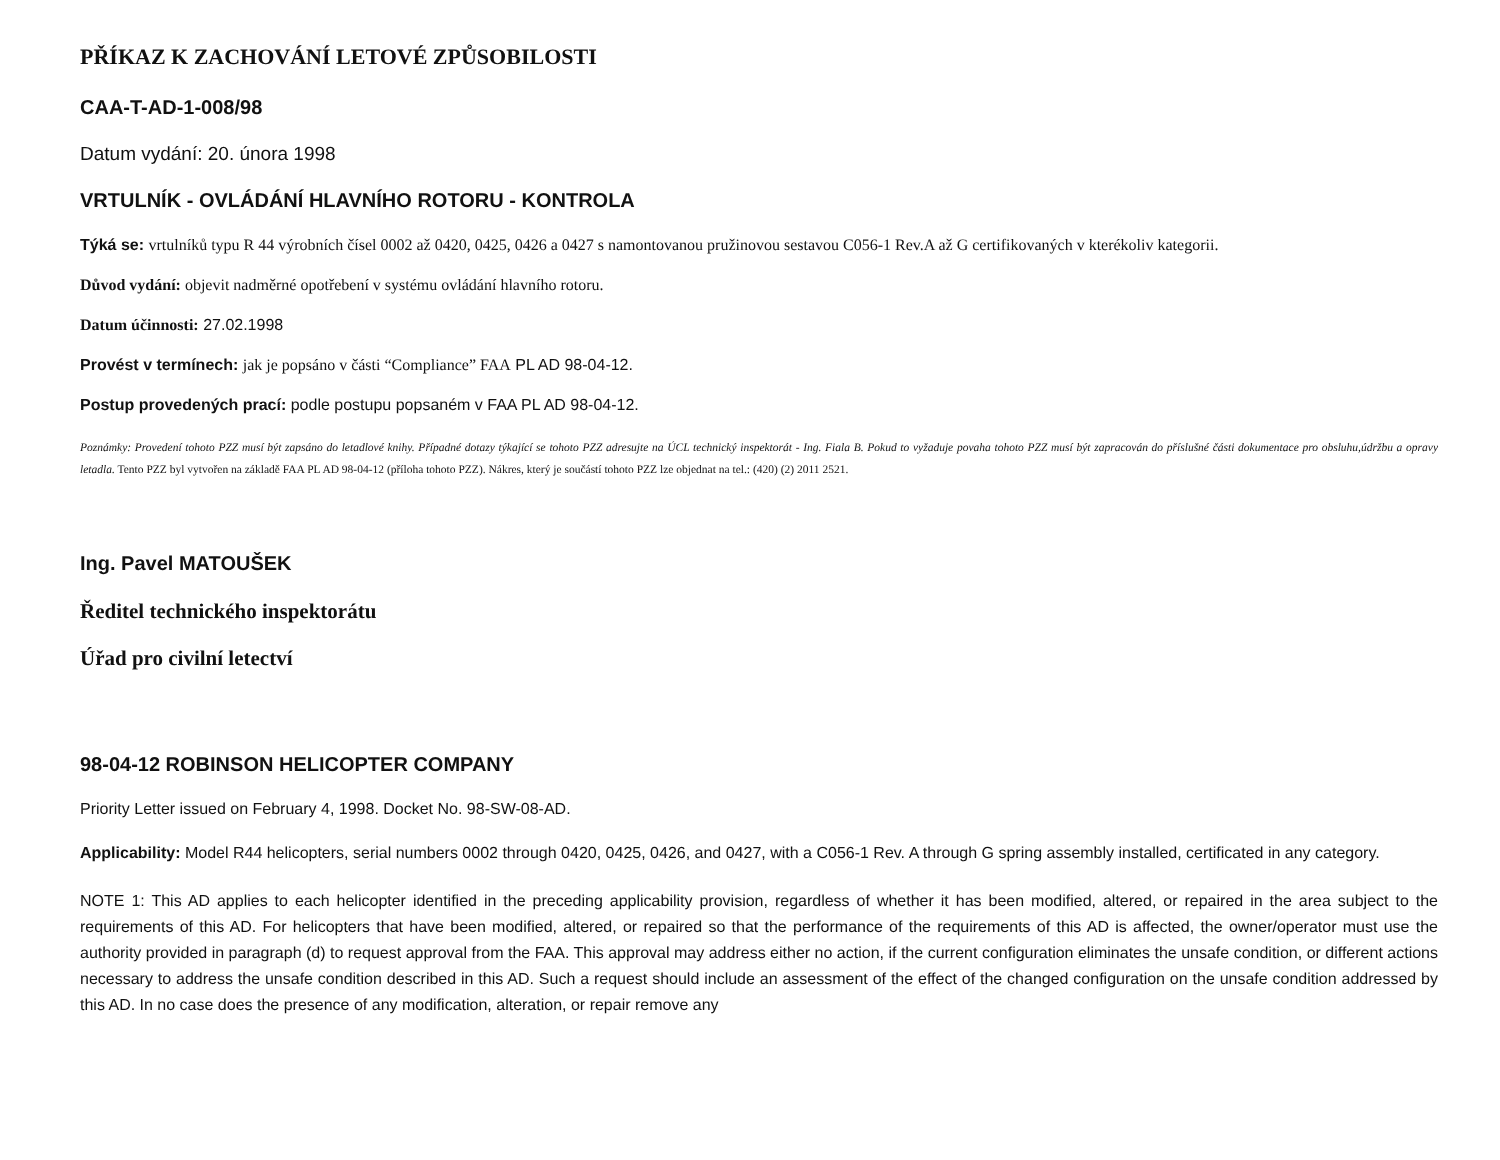PŘÍKAZ K ZACHOVÁNÍ LETOVÉ ZPŮSOBILOSTI
CAA-T-AD-1-008/98
Datum vydání: 20. února 1998
VRTULNÍK - OVLÁDÁNÍ HLAVNÍHO ROTORU - KONTROLA
Týká se: vrtulníků typu R 44 výrobních čísel 0002 až 0420, 0425, 0426 a 0427 s namontovanou pružinovou sestavou C056-1 Rev.A až G certifikovaných v kterékoliv kategorii.
Důvod vydání: objevit nadměrné opotřebení v systému ovládání hlavního rotoru.
Datum účinnosti: 27.02.1998
Provést v termínech: jak je popsáno v části “Compliance” FAA PL AD 98-04-12.
Postup provedených prací: podle postupu popsaném v FAA PL AD 98-04-12.
Poznámky: Provedení tohoto PZZ musí být zapsáno do letadlové knihy. Případné dotazy týkající se tohoto PZZ adresujte na ÚCL technický inspektorát - Ing. Fiala B. Pokud to vyžaduje povaha tohoto PZZ musí být zapracován do příslušné části dokumentace pro obsluhu,údržbu a opravy letadla. Tento PZZ byl vytvořen na základě FAA PL AD 98-04-12 (příloha tohoto PZZ). Nákres, který je součástí tohoto PZZ lze objednat na tel.: (420) (2) 2011 2521.
Ing. Pavel MATOUŠEK
Ředitel technického inspektorátu
Úřad pro civilní letectví
98-04-12 ROBINSON HELICOPTER COMPANY
Priority Letter issued on February 4, 1998. Docket No. 98-SW-08-AD.
Applicability: Model R44 helicopters, serial numbers 0002 through 0420, 0425, 0426, and 0427, with a C056-1 Rev. A through G spring assembly installed, certificated in any category.
NOTE 1: This AD applies to each helicopter identified in the preceding applicability provision, regardless of whether it has been modified, altered, or repaired in the area subject to the requirements of this AD. For helicopters that have been modified, altered, or repaired so that the performance of the requirements of this AD is affected, the owner/operator must use the authority provided in paragraph (d) to request approval from the FAA. This approval may address either no action, if the current configuration eliminates the unsafe condition, or different actions necessary to address the unsafe condition described in this AD. Such a request should include an assessment of the effect of the changed configuration on the unsafe condition addressed by this AD. In no case does the presence of any modification, alteration, or repair remove any